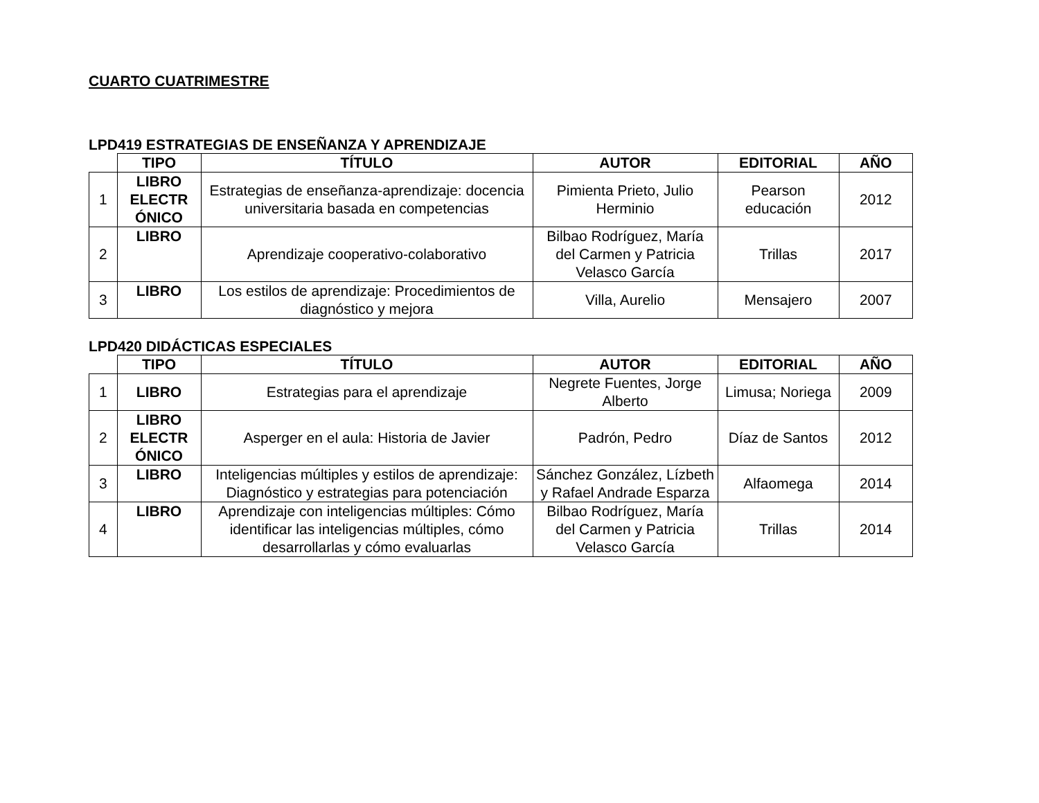CUARTO CUATRIMESTRE
LPD419 ESTRATEGIAS DE ENSEÑANZA Y APRENDIZAJE
| | TIPO | TÍTULO | AUTOR | EDITORIAL | AÑO |
| --- | --- | --- | --- | --- | --- |
| 1 | LIBRO ELECTR ÓNICO | Estrategias de enseñanza-aprendizaje: docencia universitaria basada en competencias | Pimienta Prieto, Julio Herminio | Pearson educación | 2012 |
| 2 | LIBRO | Aprendizaje cooperativo-colaborativo | Bilbao Rodríguez, María del Carmen y Patricia Velasco García | Trillas | 2017 |
| 3 | LIBRO | Los estilos de aprendizaje: Procedimientos de diagnóstico y mejora | Villa, Aurelio | Mensajero | 2007 |
LPD420 DIDÁCTICAS ESPECIALES
| | TIPO | TÍTULO | AUTOR | EDITORIAL | AÑO |
| --- | --- | --- | --- | --- | --- |
| 1 | LIBRO | Estrategias para el aprendizaje | Negrete Fuentes, Jorge Alberto | Limusa; Noriega | 2009 |
| 2 | LIBRO ELECTR ÓNICO | Asperger en el aula: Historia de Javier | Padrón, Pedro | Díaz de Santos | 2012 |
| 3 | LIBRO | Inteligencias múltiples y estilos de aprendizaje: Diagnóstico y estrategias para potenciación | Sánchez González, Lízbeth y Rafael Andrade Esparza | Alfaomega | 2014 |
| 4 | LIBRO | Aprendizaje con inteligencias múltiples: Cómo identificar las inteligencias múltiples, cómo desarrollarlas y cómo evaluarlas | Bilbao Rodríguez, María del Carmen y Patricia Velasco García | Trillas | 2014 |